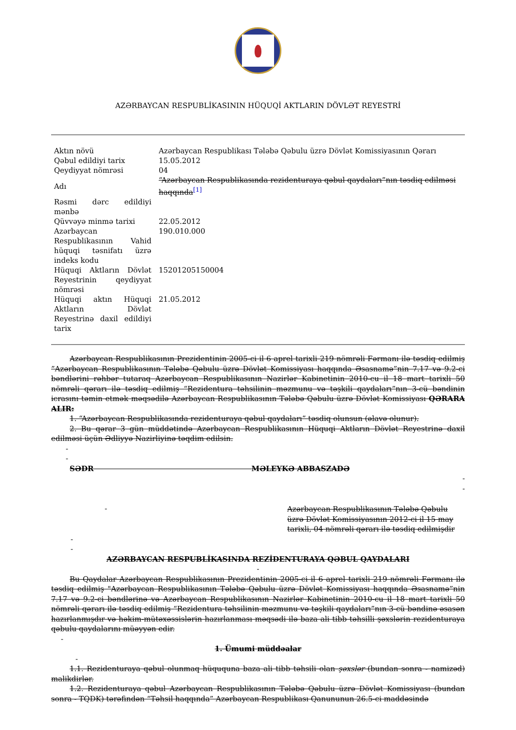AZƏRBAYCAN RESPUBLİKASININ HÜQUQİ AKTLARIN DÖVLƏT REYESTRİ
| Aktın növü | Azərbaycan Respublikası Tələbə Qəbulu üzrə Dövlət Komissiyasının Qərarı |
| Qəbul edildiyi tarix | 15.05.2012 |
| Qeydiyyat nömrəsi | 04 |
| Adı | “Azərbaycan Respublikasında rezidenturaya qəbul qaydaları”nın təsdiq edilməsi haqqında<sup>[1]</sup> |
| Rəsmi dərc edildiyi mənbə | |
| Qüvvəyə minmə tarixi | 22.05.2012 |
| Azərbaycan Respublikasının Vahid hüquqi təsnifatı üzrə indeks kodu | 190.010.000 |
| Hüquqi Aktların Dövlət Reyestrinin qeydiyyat nömrəsi | 15201205150004 |
| Hüquqi aktın Hüquqi Aktların Dövlət Reyestrinə daxil edildiyi tarix | 21.05.2012 |
Azərbaycan Respublikasının Prezidentinin 2005-ci il 6 aprel tarixli 219 nömrəli Fərmanı ilə təsdiq edilmiş ”Azərbaycan Respublikasının Tələbə Qəbulu üzrə Dövlət Komissiyası haqqında Əsasnamə”nin 7.17 və 9.2-ci bəndlərini rəhbər tutaraq Azərbaycan Respublikasının Nazirlər Kabinetinin 2010-cu il 18 mart tarixli 50 nömrəli qərarı ilə təsdiq edilmiş “Rezidentura təhsilinin məzmunu və təşkili qaydaları”nın 3-cü bəndinin icrasını təmin etmək məqsədilə Azərbaycan Respublikasının Tələbə Qəbulu üzrə Dövlət Komissiyası QƏRARA ALIR:
1. “Azərbaycan Respublikasında rezidenturaya qəbul qaydaları” təsdiq olunsun (əlavə olunur).
2. Bu qərar 3 gün müddətində Azərbaycan Respublikasının Hüquqi Aktların Dövlət Reyestrinə daxil edilməsi üçün Ədliyyə Nazirliyinə təqdim edilsin.
-
-
SƏDR MƏLEYKƏ ABBASZADƏ
-
-
-
Azərbaycan Respublikasının Tələbə Qəbulu üzrə Dövlət Komissiyasının 2012-ci il 15 may tarixli, 04 nömrəli qərarı ilə təsdiq edilmişdir
-
-
AZƏRBAYCAN RESPUBLİKASINDA REZİDENTURAYA QƏBUL QAYDALARI
-
Bu Qaydalar Azərbaycan Respublikasının Prezidentinin 2005-ci il 6 aprel tarixli 219 nömrəli Fərmanı ilə təsdiq edilmiş "Azərbaycan Respublikasının Tələbə Qəbulu üzrə Dövlət Komissiyası haqqında Əsasnamə”nin 7.17 və 9.2-ci bəndlərinə və Azərbaycan Respublikasının Nazirlər Kabinetinin 2010-cu il 18 mart tarixli 50 nömrəli qərarı ilə təsdiq edilmiş “Rezidentura təhsilinin məzmunu və təşkili qaydaları”nın 3-cü bəndinə əsasən hazırlanmışdır və həkim-mütəxəssislərin hazırlanması məqsədi ilə baza ali tibb təhsilli şəxslərin rezidenturaya qəbulu qaydalarını müəyyən edir.
-
1. Ümumi müddəalar
-
1.1. Rezidenturaya qəbul olunmaq hüququna baza ali tibb təhsili olan şəxslər (bundan sonra - namizəd) malikdirlər.
1.2. Rezidenturaya qəbul Azərbaycan Respublikasının Tələbə Qəbulu üzrə Dövlət Komissiyası (bundan sonra - TQDK) tərəfindən “Təhsil haqqında” Azərbaycan Respublikası Qanununun 26.5-ci maddəsində